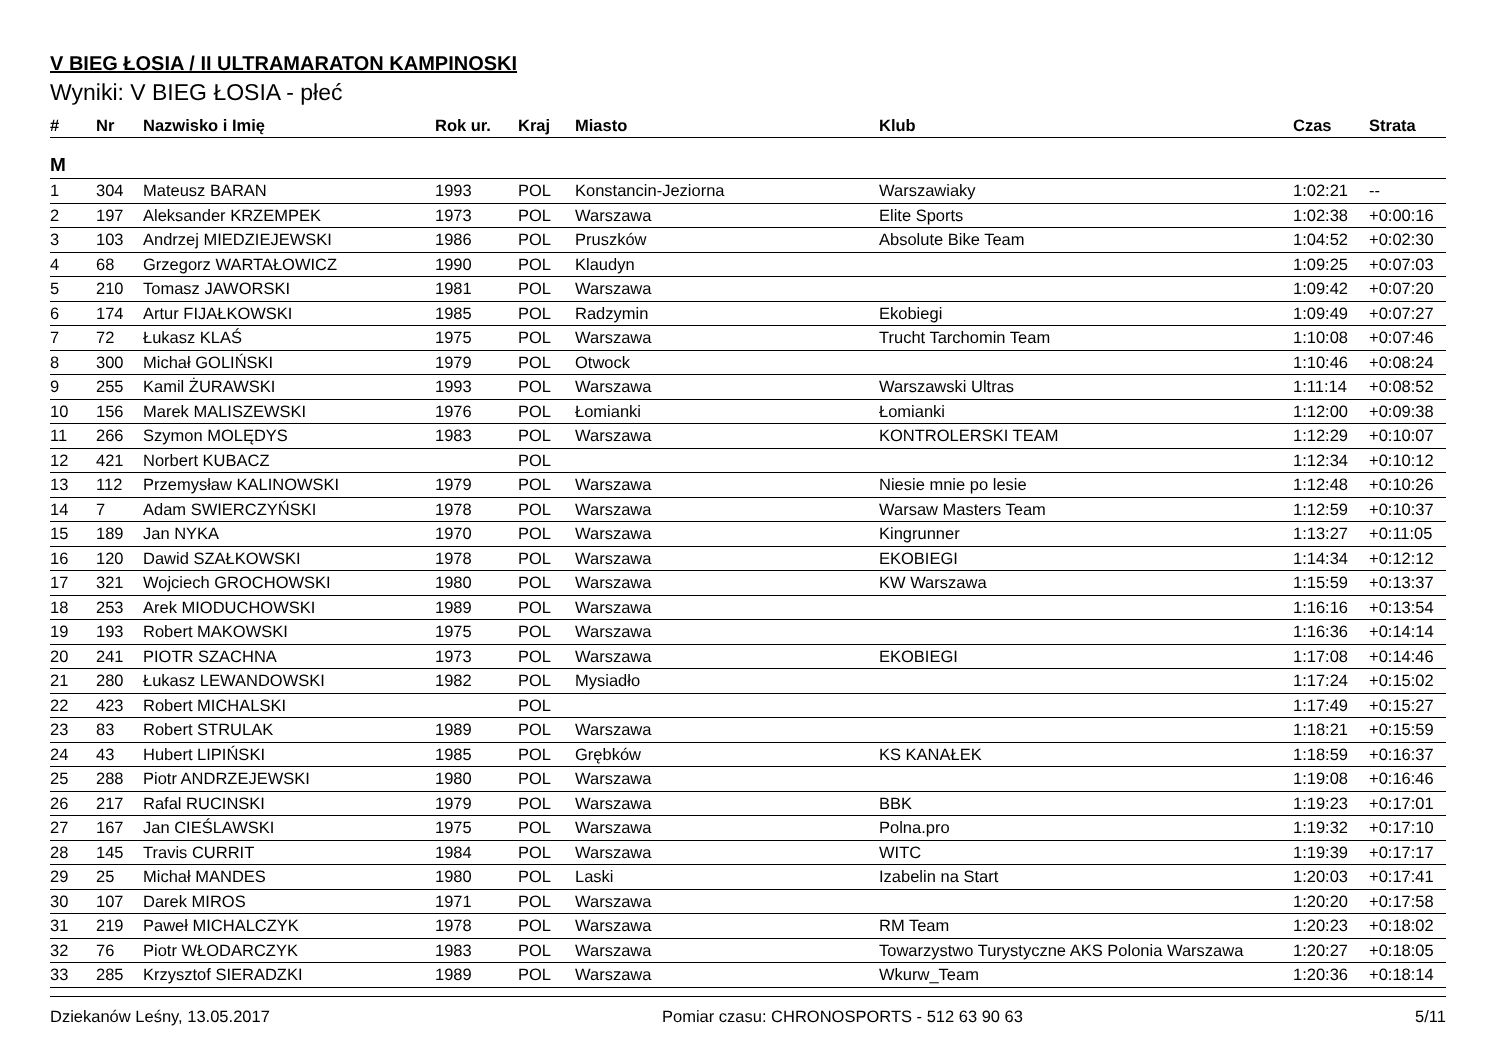V BIEG ŁOSIA / II ULTRAMARATON KAMPINOSKI
Wyniki: V BIEG ŁOSIA - płeć
| # | Nr | Nazwisko i Imię | Rok ur. | Kraj | Miasto | Klub | Czas | Strata |
| --- | --- | --- | --- | --- | --- | --- | --- | --- |
| M | | | | | | | | |
| 1 | 304 | Mateusz BARAN | 1993 | POL | Konstancin-Jeziorna | Warszawiaky | 1:02:21 | -- |
| 2 | 197 | Aleksander KRZEMPEK | 1973 | POL | Warszawa | Elite Sports | 1:02:38 | +0:00:16 |
| 3 | 103 | Andrzej MIEDZIEJEWSKI | 1986 | POL | Pruszków | Absolute Bike Team | 1:04:52 | +0:02:30 |
| 4 | 68 | Grzegorz WARTAŁOWICZ | 1990 | POL | Klaudyn | | 1:09:25 | +0:07:03 |
| 5 | 210 | Tomasz JAWORSKI | 1981 | POL | Warszawa | | 1:09:42 | +0:07:20 |
| 6 | 174 | Artur FIJAŁKOWSKI | 1985 | POL | Radzymin | Ekobiegi | 1:09:49 | +0:07:27 |
| 7 | 72 | Łukasz KLAŚ | 1975 | POL | Warszawa | Trucht Tarchomin Team | 1:10:08 | +0:07:46 |
| 8 | 300 | Michał GOLIŃSKI | 1979 | POL | Otwock | | 1:10:46 | +0:08:24 |
| 9 | 255 | Kamil ŻURAWSKI | 1993 | POL | Warszawa | Warszawski Ultras | 1:11:14 | +0:08:52 |
| 10 | 156 | Marek MALISZEWSKI | 1976 | POL | Łomianki | Łomianki | 1:12:00 | +0:09:38 |
| 11 | 266 | Szymon MOLĘDYS | 1983 | POL | Warszawa | KONTROLERSKI TEAM | 1:12:29 | +0:10:07 |
| 12 | 421 | Norbert KUBACZ | | POL | | | 1:12:34 | +0:10:12 |
| 13 | 112 | Przemysław KALINOWSKI | 1979 | POL | Warszawa | Niesie mnie po lesie | 1:12:48 | +0:10:26 |
| 14 | 7 | Adam SWIERCZYŃSKI | 1978 | POL | Warszawa | Warsaw Masters Team | 1:12:59 | +0:10:37 |
| 15 | 189 | Jan NYKA | 1970 | POL | Warszawa | Kingrunner | 1:13:27 | +0:11:05 |
| 16 | 120 | Dawid SZAŁKOWSKI | 1978 | POL | Warszawa | EKOBIEGI | 1:14:34 | +0:12:12 |
| 17 | 321 | Wojciech GROCHOWSKI | 1980 | POL | Warszawa | KW Warszawa | 1:15:59 | +0:13:37 |
| 18 | 253 | Arek MIODUCHOWSKI | 1989 | POL | Warszawa | | 1:16:16 | +0:13:54 |
| 19 | 193 | Robert MAKOWSKI | 1975 | POL | Warszawa | | 1:16:36 | +0:14:14 |
| 20 | 241 | PIOTR SZACHNA | 1973 | POL | Warszawa | EKOBIEGI | 1:17:08 | +0:14:46 |
| 21 | 280 | Łukasz LEWANDOWSKI | 1982 | POL | Mysiadło | | 1:17:24 | +0:15:02 |
| 22 | 423 | Robert MICHALSKI | | POL | | | 1:17:49 | +0:15:27 |
| 23 | 83 | Robert STRULAK | 1989 | POL | Warszawa | | 1:18:21 | +0:15:59 |
| 24 | 43 | Hubert LIPIŃSKI | 1985 | POL | Grębków | KS KANAŁEK | 1:18:59 | +0:16:37 |
| 25 | 288 | Piotr ANDRZEJEWSKI | 1980 | POL | Warszawa | | 1:19:08 | +0:16:46 |
| 26 | 217 | Rafal RUCINSKI | 1979 | POL | Warszawa | BBK | 1:19:23 | +0:17:01 |
| 27 | 167 | Jan CIEŚLAWSKI | 1975 | POL | Warszawa | Polna.pro | 1:19:32 | +0:17:10 |
| 28 | 145 | Travis CURRIT | 1984 | POL | Warszawa | WITC | 1:19:39 | +0:17:17 |
| 29 | 25 | Michał MANDES | 1980 | POL | Laski | Izabelin na Start | 1:20:03 | +0:17:41 |
| 30 | 107 | Darek MIROS | 1971 | POL | Warszawa | | 1:20:20 | +0:17:58 |
| 31 | 219 | Paweł MICHALCZYK | 1978 | POL | Warszawa | RM Team | 1:20:23 | +0:18:02 |
| 32 | 76 | Piotr WŁODARCZYK | 1983 | POL | Warszawa | Towarzystwo Turystyczne AKS Polonia Warszawa | 1:20:27 | +0:18:05 |
| 33 | 285 | Krzysztof SIERADZKI | 1989 | POL | Warszawa | Wkurw_Team | 1:20:36 | +0:18:14 |
Dziekanów Leśny, 13.05.2017 Pomiar czasu: CHRONOSPORTS - 512 63 90 63 5/11